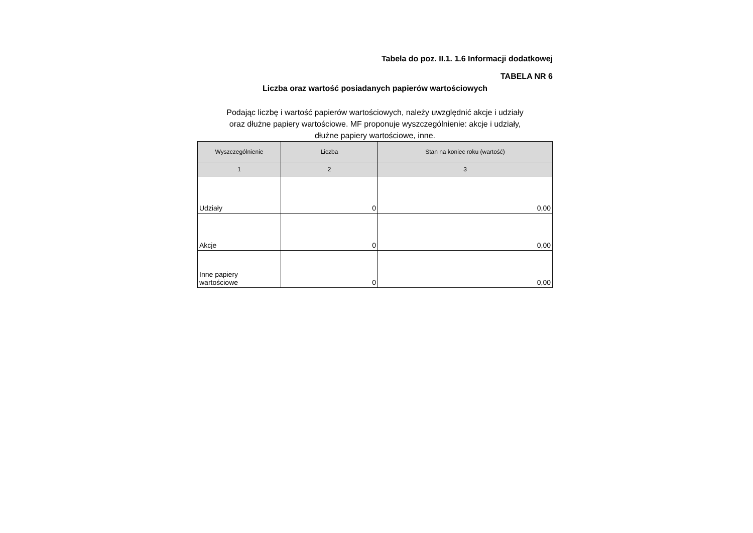Tabela do poz. II.1. 1.6 Informacji dodatkowej
TABELA NR 6
Liczba oraz wartość posiadanych papierów wartościowych
Podając liczbę i wartość papierów wartościowych, należy uwzględnić akcje i udziały
oraz dłużne papiery wartościowe. MF proponuje wyszczególnienie: akcje i udziały,
dłużne papiery wartościowe, inne.
| Wyszczególnienie | Liczba | Stan na koniec roku (wartość) |
| --- | --- | --- |
| 1 | 2 | 3 |
| Udziały | 0 | 0,00 |
| Akcje | 0 | 0,00 |
| Inne papiery wartościowe | 0 | 0,00 |